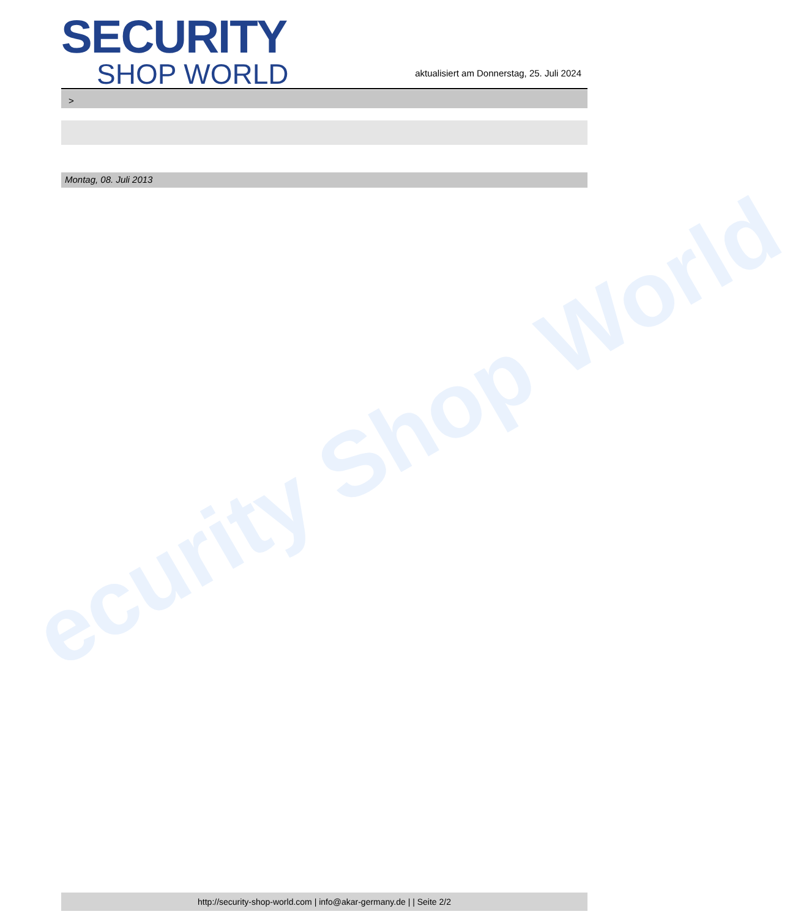ecurity Shop World
SECURITY
SHOP WORLD
aktualisiert am Donnerstag, 25. Juli 2024
>
Montag, 08. Juli 2013
http://security-shop-world.com | info@akar-germany.de | | Seite 2/2